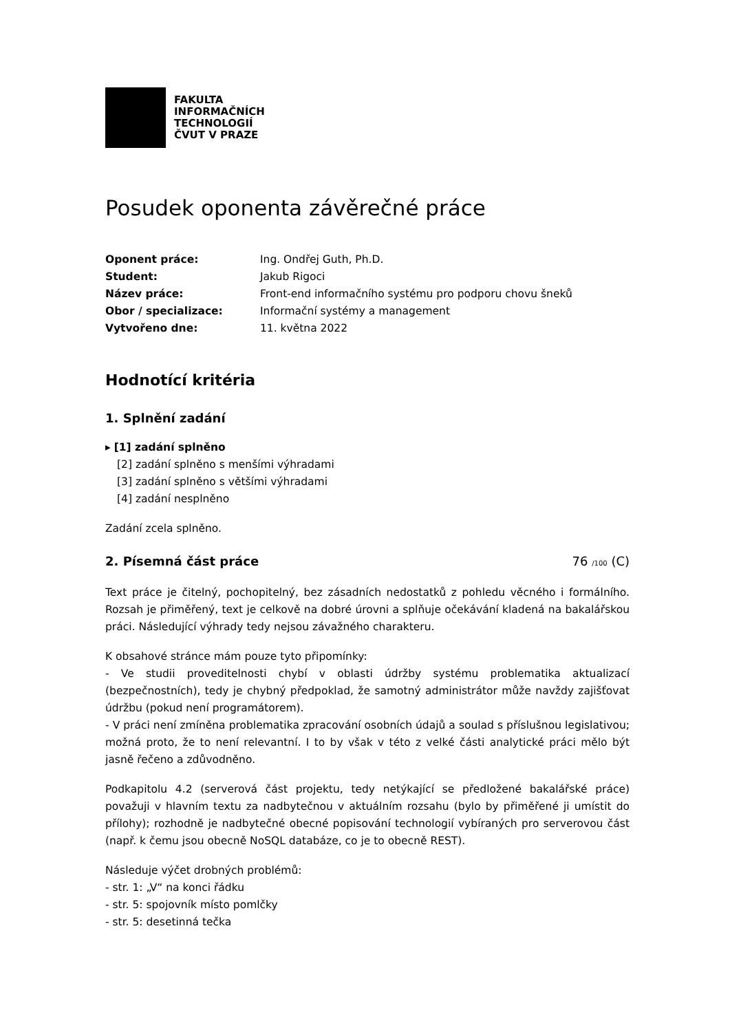FAKULTA
INFORMAČNÍCH
TECHNOLOGIÍ
ČVUT V PRAZE
Posudek oponenta závěrečné práce
Oponent práce: Ing. Ondřej Guth, Ph.D. Student: Jakub Rigoci Název práce: Front-end informačního systému pro podporu chovu šneků Obor / specializace: Informační systémy a management Vytvořeno dne: 11. května 2022
Hodnotící kritéria
1. Splnění zadání
▸ [1] zadání splněno
[2] zadání splněno s menšími výhradami
[3] zadání splněno s většími výhradami
[4] zadání nesplněno
Zadání zcela splněno.
2. Písemná část práce 76 /100 (C)
Text práce je čitelný, pochopitelný, bez zásadních nedostatků z pohledu věcného i formálního. Rozsah je přiměřený, text je celkově na dobré úrovni a splňuje očekávání kladená na bakalářskou práci. Následující výhrady tedy nejsou závažného charakteru.
K obsahové stránce mám pouze tyto připomínky:
- Ve studii proveditelnosti chybí v oblasti údržby systému problematika aktualizací (bezpečnostních), tedy je chybný předpoklad, že samotný administrátor může navždy zajišťovat údržbu (pokud není programátorem).
- V práci není zmíněna problematika zpracování osobních údajů a soulad s příslušnou legislativou; možná proto, že to není relevantní. I to by však v této z velké části analytické práci mělo být jasně řečeno a zdůvodněno.
Podkapitolu 4.2 (serverová část projektu, tedy netýkající se předložené bakalářské práce) považuji v hlavním textu za nadbytečnou v aktuálním rozsahu (bylo by přiměřené ji umístit do přílohy); rozhodně je nadbytečné obecné popisování technologií vybíraných pro serverovou část (např. k čemu jsou obecně NoSQL databáze, co je to obecně REST).
Následuje výčet drobných problémů:
- str. 1: „V“ na konci řádku
- str. 5: spojovník místo pomlčky
- str. 5: desetinná tečka